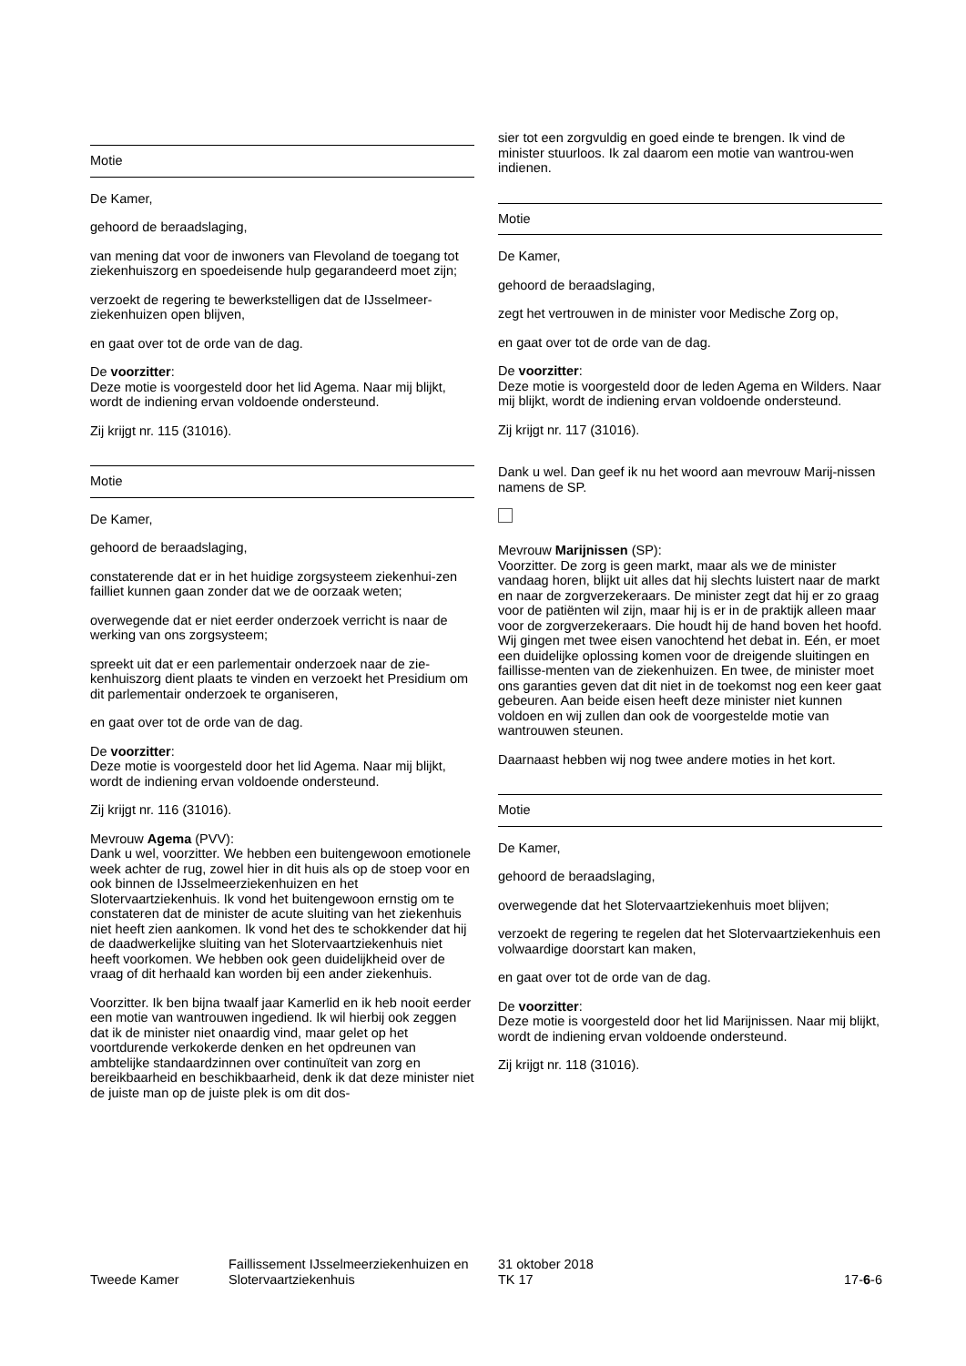Motie
De Kamer,
gehoord de beraadslaging,
van mening dat voor de inwoners van Flevoland de toegang tot ziekenhuiszorg en spoedeisende hulp gegarandeerd moet zijn;
verzoekt de regering te bewerkstelligen dat de IJsselmeer-ziekenhuizen open blijven,
en gaat over tot de orde van de dag.
De voorzitter:
Deze motie is voorgesteld door het lid Agema. Naar mij blijkt, wordt de indiening ervan voldoende ondersteund.
Zij krijgt nr. 115 (31016).
Motie
De Kamer,
gehoord de beraadslaging,
constaterende dat er in het huidige zorgsysteem ziekenhui-zen failliet kunnen gaan zonder dat we de oorzaak weten;
overwegende dat er niet eerder onderzoek verricht is naar de werking van ons zorgsysteem;
spreekt uit dat er een parlementair onderzoek naar de zie-kenhuiszorg dient plaats te vinden en verzoekt het Presidium om dit parlementair onderzoek te organiseren,
en gaat over tot de orde van de dag.
De voorzitter:
Deze motie is voorgesteld door het lid Agema. Naar mij blijkt, wordt de indiening ervan voldoende ondersteund.
Zij krijgt nr. 116 (31016).
Mevrouw Agema (PVV):
Dank u wel, voorzitter. We hebben een buitengewoon emotionele week achter de rug, zowel hier in dit huis als op de stoep voor en ook binnen de IJsselmeerziekenhuizen en het Slotervaartziekenhuis. Ik vond het buitengewoon ernstig om te constateren dat de minister de acute sluiting van het ziekenhuis niet heeft zien aankomen. Ik vond het des te schokkender dat hij de daadwerkelijke sluiting van het Slotervaartziekenhuis niet heeft voorkomen. We hebben ook geen duidelijkheid over de vraag of dit herhaald kan worden bij een ander ziekenhuis.
Voorzitter. Ik ben bijna twaalf jaar Kamerlid en ik heb nooit eerder een motie van wantrouwen ingediend. Ik wil hierbij ook zeggen dat ik de minister niet onaardig vind, maar gelet op het voortdurende verkokerde denken en het opdreunen van ambtelijke standaardzinnen over continuïteit van zorg en bereikbaarheid en beschikbaarheid, denk ik dat deze minister niet de juiste man op de juiste plek is om dit dos-
sier tot een zorgvuldig en goed einde te brengen. Ik vind de minister stuurloos. Ik zal daarom een motie van wantrou-wen indienen.
Motie
De Kamer,
gehoord de beraadslaging,
zegt het vertrouwen in de minister voor Medische Zorg op,
en gaat over tot de orde van de dag.
De voorzitter:
Deze motie is voorgesteld door de leden Agema en Wilders. Naar mij blijkt, wordt de indiening ervan voldoende ondersteund.
Zij krijgt nr. 117 (31016).
Dank u wel. Dan geef ik nu het woord aan mevrouw Marij-nissen namens de SP.
Mevrouw Marijnissen (SP):
Voorzitter. De zorg is geen markt, maar als we de minister vandaag horen, blijkt uit alles dat hij slechts luistert naar de markt en naar de zorgverzekeraars. De minister zegt dat hij er zo graag voor de patiënten wil zijn, maar hij is er in de praktijk alleen maar voor de zorgverzekeraars. Die houdt hij de hand boven het hoofd. Wij gingen met twee eisen vanochtend het debat in. Eén, er moet een duidelijke oplossing komen voor de dreigende sluitingen en faillisse-menten van de ziekenhuizen. En twee, de minister moet ons garanties geven dat dit niet in de toekomst nog een keer gaat gebeuren. Aan beide eisen heeft deze minister niet kunnen voldoen en wij zullen dan ook de voorgestelde motie van wantrouwen steunen.
Daarnaast hebben wij nog twee andere moties in het kort.
Motie
De Kamer,
gehoord de beraadslaging,
overwegende dat het Slotervaartziekenhuis moet blijven;
verzoekt de regering te regelen dat het Slotervaartziekenhuis een volwaardige doorstart kan maken,
en gaat over tot de orde van de dag.
De voorzitter:
Deze motie is voorgesteld door het lid Marijnissen. Naar mij blijkt, wordt de indiening ervan voldoende ondersteund.
Zij krijgt nr. 118 (31016).
Tweede Kamer
Faillissement IJsselmeerziekenhuizen en Slotervaartziekenhuis
31 oktober 2018
TK 17
17-6-6